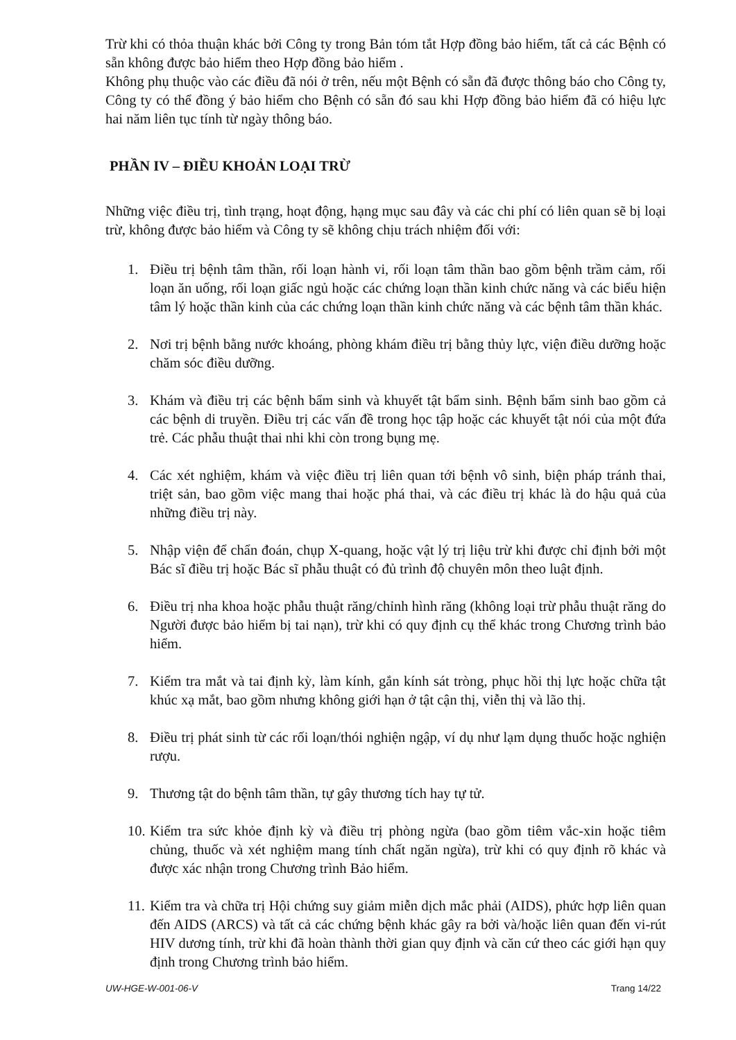Trừ khi có thỏa thuận khác bởi Công ty trong Bản tóm tắt Hợp đồng bảo hiểm, tất cả các Bệnh có sẵn không được bảo hiểm theo Hợp đồng bảo hiểm .
Không phụ thuộc vào các điều đã nói ở trên, nếu một Bệnh có sẵn đã được thông báo cho Công ty, Công ty có thể đồng ý bảo hiểm cho Bệnh có sẵn đó sau khi Hợp đồng bảo hiểm đã có hiệu lực hai năm liên tục tính từ ngày thông báo.
PHẦN IV – ĐIỀU KHOẢN LOẠI TRỪ
Những việc điều trị, tình trạng, hoạt động, hạng mục sau đây và các chi phí có liên quan sẽ bị loại trừ, không được bảo hiểm và Công ty sẽ không chịu trách nhiệm đối với:
1. Điều trị bệnh tâm thần, rối loạn hành vi, rối loạn tâm thần bao gồm bệnh trầm cảm, rối loạn ăn uống, rối loạn giấc ngủ hoặc các chứng loạn thần kinh chức năng và các biểu hiện tâm lý hoặc thần kinh của các chứng loạn thần kinh chức năng và các bệnh tâm thần khác.
2. Nơi trị bệnh bằng nước khoáng, phòng khám điều trị bằng thủy lực, viện điều dưỡng hoặc chăm sóc điều dưỡng.
3. Khám và điều trị các bệnh bẩm sinh và khuyết tật bẩm sinh. Bệnh bẩm sinh bao gồm cả các bệnh di truyền. Điều trị các vấn đề trong học tập hoặc các khuyết tật nói của một đứa trẻ. Các phẫu thuật thai nhi khi còn trong bụng mẹ.
4. Các xét nghiệm, khám và việc điều trị liên quan tới bệnh vô sinh, biện pháp tránh thai, triệt sản, bao gồm việc mang thai hoặc phá thai, và các điều trị khác là do hậu quả của những điều trị này.
5. Nhập viện để chẩn đoán, chụp X-quang, hoặc vật lý trị liệu trừ khi được chỉ định bởi một Bác sĩ điều trị hoặc Bác sĩ phẫu thuật có đủ trình độ chuyên môn theo luật định.
6. Điều trị nha khoa hoặc phẫu thuật răng/chỉnh hình răng (không loại trừ phẫu thuật răng do Người được bảo hiểm bị tai nạn), trừ khi có quy định cụ thể khác trong Chương trình bảo hiểm.
7. Kiểm tra mắt và tai định kỳ, làm kính, gắn kính sát tròng, phục hồi thị lực hoặc chữa tật khúc xạ mắt, bao gồm nhưng không giới hạn ở tật cận thị, viễn thị và lão thị.
8. Điều trị phát sinh từ các rối loạn/thói nghiện ngập, ví dụ như lạm dụng thuốc hoặc nghiện rượu.
9. Thương tật do bệnh tâm thần, tự gây thương tích hay tự tử.
10. Kiểm tra sức khỏe định kỳ và điều trị phòng ngừa (bao gồm tiêm vắc-xin hoặc tiêm chủng, thuốc và xét nghiệm mang tính chất ngăn ngừa), trừ khi có quy định rõ khác và được xác nhận trong Chương trình Bảo hiểm.
11. Kiểm tra và chữa trị Hội chứng suy giảm miễn dịch mắc phải (AIDS), phức hợp liên quan đến AIDS (ARCS) và tất cả các chứng bệnh khác gây ra bởi và/hoặc liên quan đến vi-rút HIV dương tính, trừ khi đã hoàn thành thời gian quy định và căn cứ theo các giới hạn quy định trong Chương trình bảo hiểm.
UW-HGE-W-001-06-V Trang 14/22